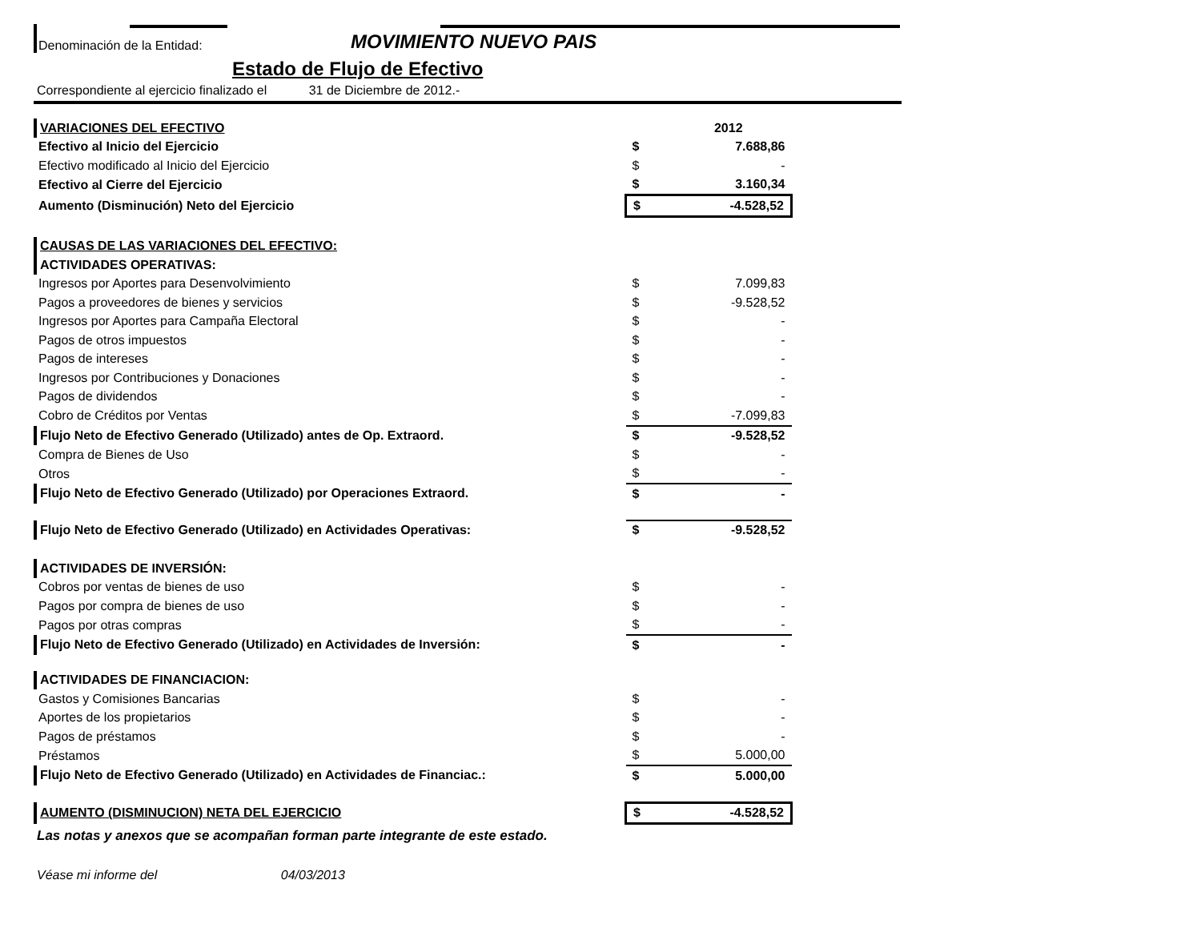Denominación de la Entidad:
MOVIMIENTO NUEVO PAIS
Estado de Flujo de Efectivo
Correspondiente al ejercicio finalizado el 31 de Diciembre de 2012.-
| VARIACIONES DEL EFECTIVO | | | 2012 |
| Efectivo al Inicio del Ejercicio | | $ | 7.688,86 |
| Efectivo modificado al Inicio del Ejercicio | | $ | - |
| Efectivo al Cierre del Ejercicio | | $ | 3.160,34 |
| Aumento (Disminución) Neto del Ejercicio | | $ | -4.528,52 |
| CAUSAS DE LAS VARIACIONES DEL EFECTIVO: | | | |
| ACTIVIDADES OPERATIVAS: | | | |
| Ingresos por Aportes para Desenvolvimiento | | $ | 7.099,83 |
| Pagos a proveedores de bienes y servicios | | $ | -9.528,52 |
| Ingresos por Aportes para Campaña Electoral | | $ | - |
| Pagos de otros impuestos | | $ | - |
| Pagos de intereses | | $ | - |
| Ingresos por Contribuciones y Donaciones | | $ | - |
| Pagos de dividendos | | $ | - |
| Cobro de Créditos por Ventas | | $ | -7.099,83 |
| Flujo Neto de Efectivo Generado (Utilizado) antes de Op. Extraord. | | $ | -9.528,52 |
| Compra de Bienes de Uso | | $ | - |
| Otros | | $ | - |
| Flujo Neto de Efectivo Generado (Utilizado) por Operaciones Extraord. | | $ | - |
| Flujo Neto de Efectivo Generado (Utilizado) en Actividades Operativas: | | $ | -9.528,52 |
| ACTIVIDADES DE INVERSIÓN: | | | |
| Cobros por ventas de bienes de uso | | $ | - |
| Pagos por compra de bienes de uso | | $ | - |
| Pagos por otras compras | | $ | - |
| Flujo Neto de Efectivo Generado (Utilizado) en Actividades de Inversión: | | $ | - |
| ACTIVIDADES DE FINANCIACION: | | | |
| Gastos y Comisiones Bancarias | | $ | - |
| Aportes de los propietarios | | $ | - |
| Pagos de préstamos | | $ | - |
| Préstamos | | $ | 5.000,00 |
| Flujo Neto de Efectivo Generado (Utilizado) en Actividades de Financiac.: | | $ | 5.000,00 |
| AUMENTO (DISMINUCION) NETA DEL EJERCICIO | | $ | -4.528,52 |
Las notas y anexos que se acompañan forman parte integrante de este estado.
Véase mi informe del 04/03/2013